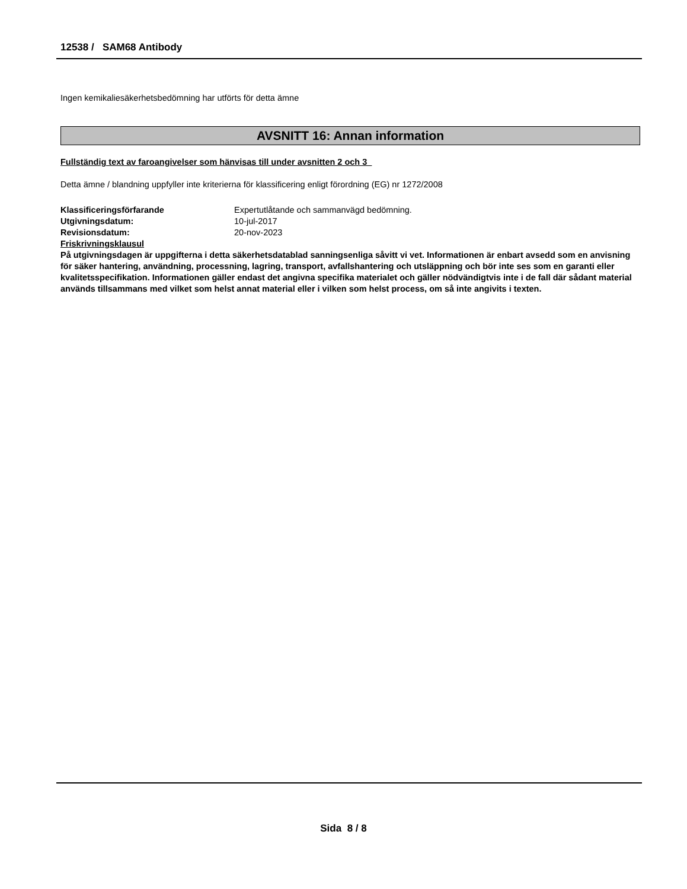12538 / SAM68 Antibody
Ingen kemikaliesäkerhetsbedömning har utförts för detta ämne
AVSNITT 16: Annan information
Fullständig text av faroangivelser som hänvisas till under avsnitten 2 och 3
Detta ämne / blandning uppfyller inte kriterierna för klassificering enligt förordning (EG) nr 1272/2008
Klassificeringsförfarande Expertutlåtande och sammanvägd bedömning.
Utgivningsdatum: 10-jul-2017
Revisionsdatum: 20-nov-2023
Friskrivningsklausul
På utgivningsdagen är uppgifterna i detta säkerhetsdatablad sanningsenliga såvitt vi vet. Informationen är enbart avsedd som en anvisning för säker hantering, användning, processning, lagring, transport, avfallshantering och utsläppning och bör inte ses som en garanti eller kvalitetsspecifikation. Informationen gäller endast det angivna specifika materialet och gäller nödvändigtvis inte i de fall där sådant material används tillsammans med vilket som helst annat material eller i vilken som helst process, om så inte angivits i texten.
Sida 8 / 8